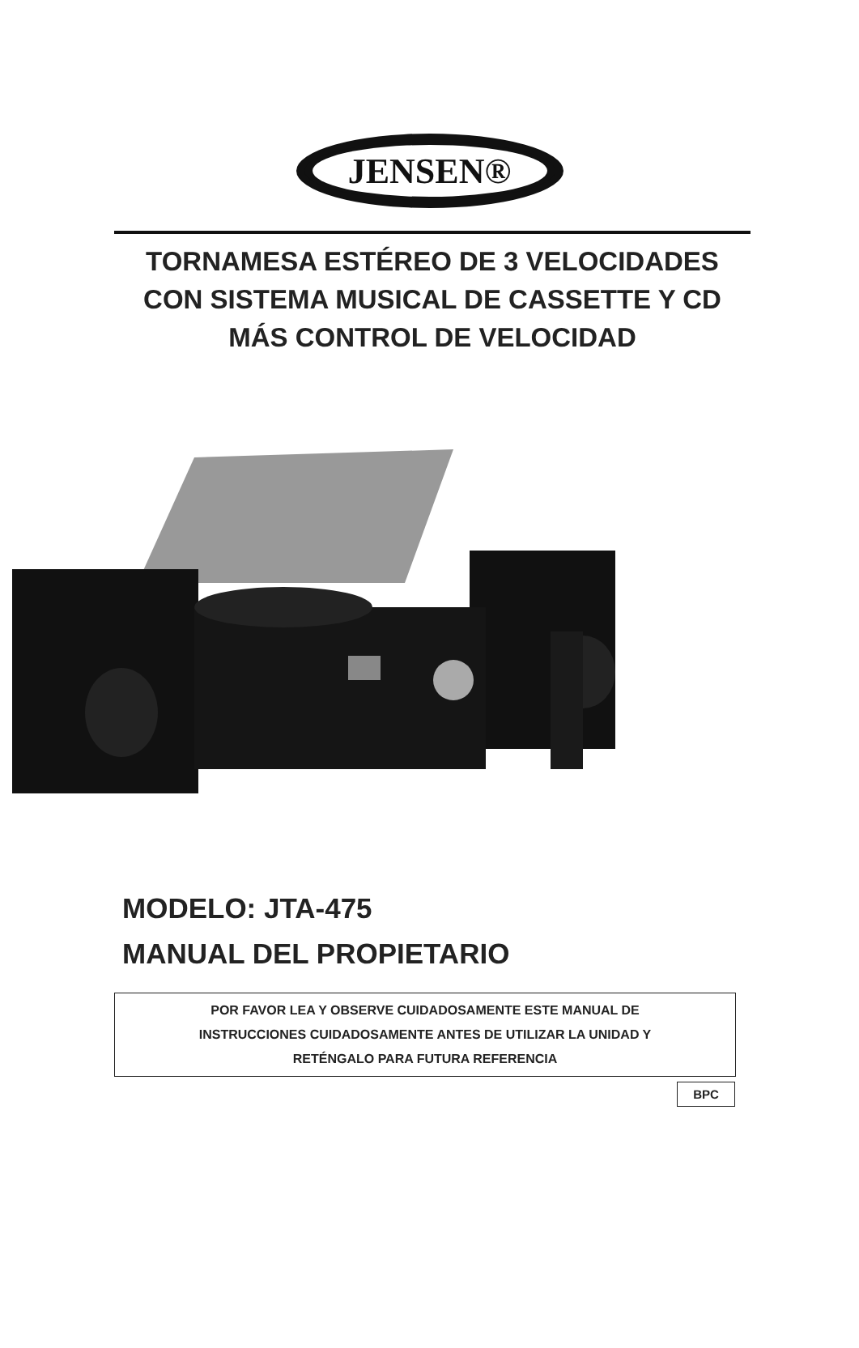JENSEN®
TORNAMESA ESTÉREO DE 3 VELOCIDADES CON SISTEMA MUSICAL DE CASSETTE Y CD MÁS CONTROL DE VELOCIDAD
MODELO: JTA-475
MANUAL DEL PROPIETARIO
POR FAVOR LEA Y OBSERVE CUIDADOSAMENTE ESTE MANUAL DE
INSTRUCCIONES CUIDADOSAMENTE ANTES DE UTILIZAR LA UNIDAD Y
RETÉNGALO PARA FUTURA REFERENCIA
BPC